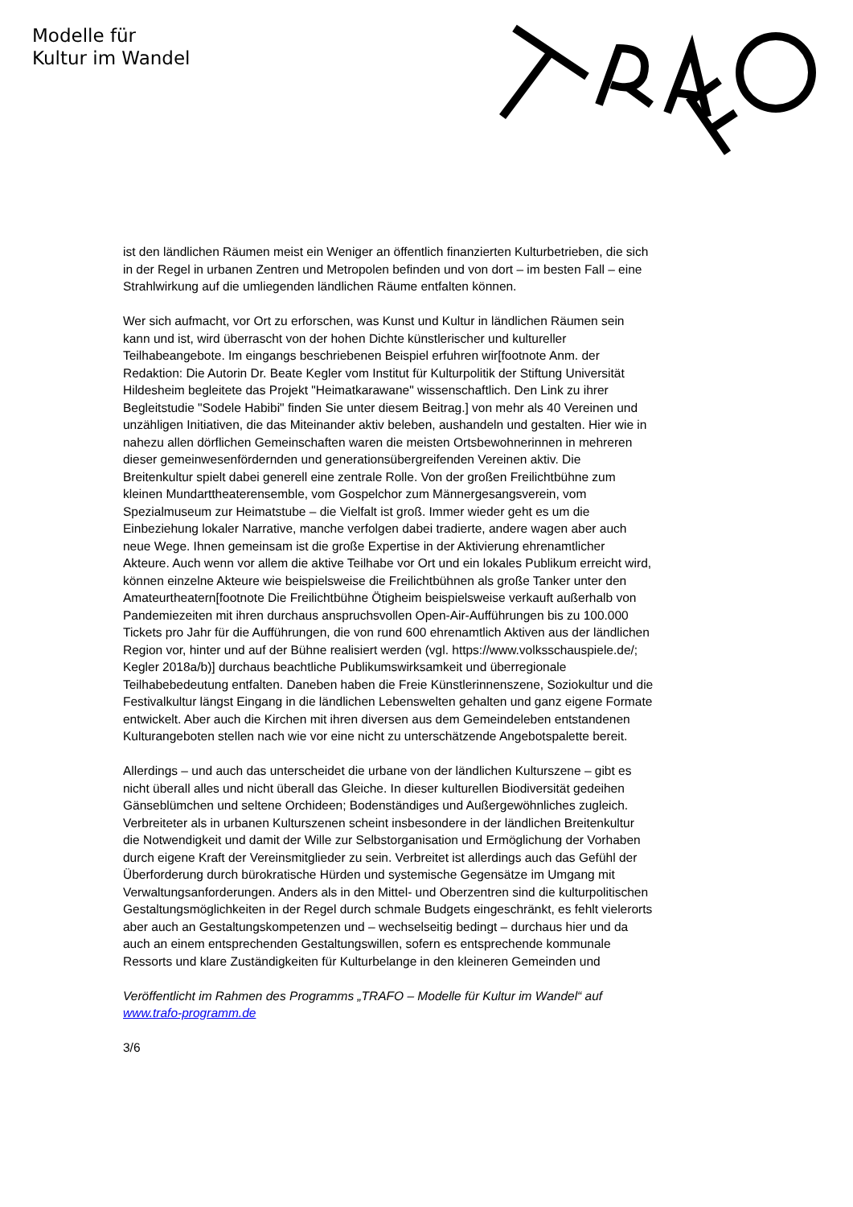Modelle für
Kultur im Wandel
ist den ländlichen Räumen meist ein Weniger an öffentlich finanzierten Kulturbetrieben, die sich in der Regel in urbanen Zentren und Metropolen befinden und von dort – im besten Fall – eine Strahlwirkung auf die umliegenden ländlichen Räume entfalten können.
Wer sich aufmacht, vor Ort zu erforschen, was Kunst und Kultur in ländlichen Räumen sein kann und ist, wird überrascht von der hohen Dichte künstlerischer und kultureller Teilhabeangebote. Im eingangs beschriebenen Beispiel erfuhren wir[footnote Anm. der Redaktion: Die Autorin Dr. Beate Kegler vom Institut für Kulturpolitik der Stiftung Universität Hildesheim begleitete das Projekt "Heimatkarawane" wissenschaftlich. Den Link zu ihrer Begleitstudie "Sodele Habibi" finden Sie unter diesem Beitrag.] von mehr als 40 Vereinen und unzähligen Initiativen, die das Miteinander aktiv beleben, aushandeln und gestalten. Hier wie in nahezu allen dörflichen Gemeinschaften waren die meisten Ortsbewohnerinnen in mehreren dieser gemeinwesenfördernden und generationsübergreifenden Vereinen aktiv. Die Breitenkultur spielt dabei generell eine zentrale Rolle. Von der großen Freilichtbühne zum kleinen Mundarttheaterensemble, vom Gospelchor zum Männergesangsverein, vom Spezialmuseum zur Heimatstube – die Vielfalt ist groß. Immer wieder geht es um die Einbeziehung lokaler Narrative, manche verfolgen dabei tradierte, andere wagen aber auch neue Wege. Ihnen gemeinsam ist die große Expertise in der Aktivierung ehrenamtlicher Akteure. Auch wenn vor allem die aktive Teilhabe vor Ort und ein lokales Publikum erreicht wird, können einzelne Akteure wie beispielsweise die Freilichtbühnen als große Tanker unter den Amateurtheatern[footnote Die Freilichtbühne Ötigheim beispielsweise verkauft außerhalb von Pandemiezeiten mit ihren durchaus anspruchsvollen Open-Air-Aufführungen bis zu 100.000 Tickets pro Jahr für die Aufführungen, die von rund 600 ehrenamtlich Aktiven aus der ländlichen Region vor, hinter und auf der Bühne realisiert werden (vgl. https://www.volksschauspiele.de/; Kegler 2018a/b)] durchaus beachtliche Publikumswirksamkeit und überregionale Teilhabebedeutung entfalten. Daneben haben die Freie Künstlerinnenszene, Soziokultur und die Festivalkultur längst Eingang in die ländlichen Lebenswelten gehalten und ganz eigene Formate entwickelt. Aber auch die Kirchen mit ihren diversen aus dem Gemeindeleben entstandenen Kulturangeboten stellen nach wie vor eine nicht zu unterschätzende Angebotspalette bereit.
Allerdings – und auch das unterscheidet die urbane von der ländlichen Kulturszene – gibt es nicht überall alles und nicht überall das Gleiche. In dieser kulturellen Biodiversität gedeihen Gänseblümchen und seltene Orchideen; Bodenständiges und Außergewöhnliches zugleich. Verbreiteter als in urbanen Kulturszenen scheint insbesondere in der ländlichen Breitenkultur die Notwendigkeit und damit der Wille zur Selbstorganisation und Ermöglichung der Vorhaben durch eigene Kraft der Vereinsmitglieder zu sein. Verbreitet ist allerdings auch das Gefühl der Überforderung durch bürokratische Hürden und systemische Gegensätze im Umgang mit Verwaltungsanforderungen. Anders als in den Mittel- und Oberzentren sind die kulturpolitischen Gestaltungsmöglichkeiten in der Regel durch schmale Budgets eingeschränkt, es fehlt vielerorts aber auch an Gestaltungskompetenzen und – wechselseitig bedingt – durchaus hier und da auch an einem entsprechenden Gestaltungswillen, sofern es entsprechende kommunale Ressorts und klare Zuständigkeiten für Kulturbelange in den kleineren Gemeinden und
Veröffentlicht im Rahmen des Programms „TRAFO – Modelle für Kultur im Wandel“ auf www.trafo-programm.de
3/6